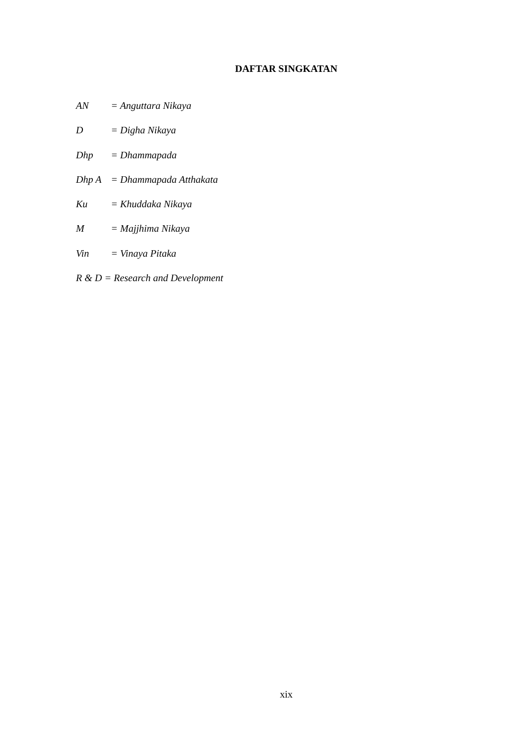DAFTAR SINGKATAN
AN = Anguttara Nikaya
D = Digha Nikaya
Dhp = Dhammapada
Dhp A = Dhammapada Atthakata
Ku = Khuddaka Nikaya
M = Majjhima Nikaya
Vin = Vinaya Pitaka
R & D = Research and Development
xix